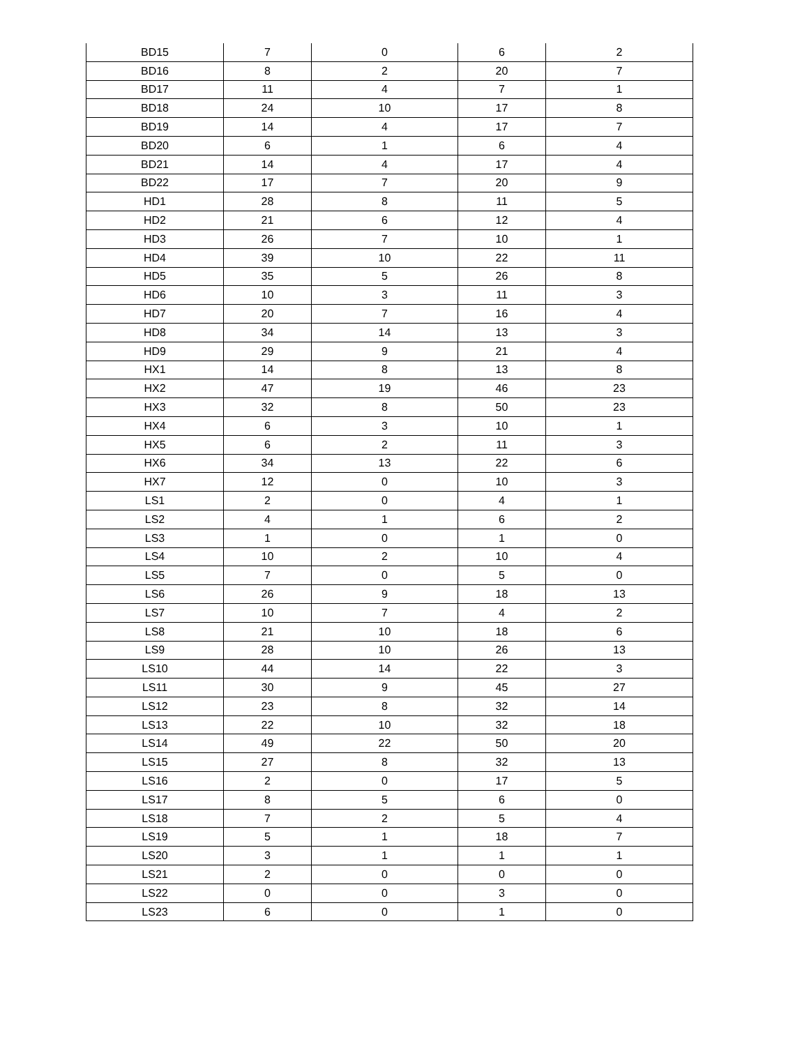| BD15 | 7 | 0 | 6 | 2 |
| BD16 | 8 | 2 | 20 | 7 |
| BD17 | 11 | 4 | 7 | 1 |
| BD18 | 24 | 10 | 17 | 8 |
| BD19 | 14 | 4 | 17 | 7 |
| BD20 | 6 | 1 | 6 | 4 |
| BD21 | 14 | 4 | 17 | 4 |
| BD22 | 17 | 7 | 20 | 9 |
| HD1 | 28 | 8 | 11 | 5 |
| HD2 | 21 | 6 | 12 | 4 |
| HD3 | 26 | 7 | 10 | 1 |
| HD4 | 39 | 10 | 22 | 11 |
| HD5 | 35 | 5 | 26 | 8 |
| HD6 | 10 | 3 | 11 | 3 |
| HD7 | 20 | 7 | 16 | 4 |
| HD8 | 34 | 14 | 13 | 3 |
| HD9 | 29 | 9 | 21 | 4 |
| HX1 | 14 | 8 | 13 | 8 |
| HX2 | 47 | 19 | 46 | 23 |
| HX3 | 32 | 8 | 50 | 23 |
| HX4 | 6 | 3 | 10 | 1 |
| HX5 | 6 | 2 | 11 | 3 |
| HX6 | 34 | 13 | 22 | 6 |
| HX7 | 12 | 0 | 10 | 3 |
| LS1 | 2 | 0 | 4 | 1 |
| LS2 | 4 | 1 | 6 | 2 |
| LS3 | 1 | 0 | 1 | 0 |
| LS4 | 10 | 2 | 10 | 4 |
| LS5 | 7 | 0 | 5 | 0 |
| LS6 | 26 | 9 | 18 | 13 |
| LS7 | 10 | 7 | 4 | 2 |
| LS8 | 21 | 10 | 18 | 6 |
| LS9 | 28 | 10 | 26 | 13 |
| LS10 | 44 | 14 | 22 | 3 |
| LS11 | 30 | 9 | 45 | 27 |
| LS12 | 23 | 8 | 32 | 14 |
| LS13 | 22 | 10 | 32 | 18 |
| LS14 | 49 | 22 | 50 | 20 |
| LS15 | 27 | 8 | 32 | 13 |
| LS16 | 2 | 0 | 17 | 5 |
| LS17 | 8 | 5 | 6 | 0 |
| LS18 | 7 | 2 | 5 | 4 |
| LS19 | 5 | 1 | 18 | 7 |
| LS20 | 3 | 1 | 1 | 1 |
| LS21 | 2 | 0 | 0 | 0 |
| LS22 | 0 | 0 | 3 | 0 |
| LS23 | 6 | 0 | 1 | 0 |